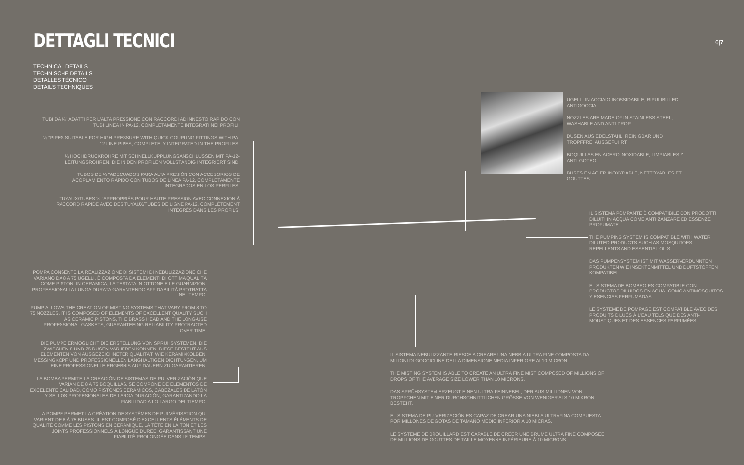DETTAGLI TECNICI 6|7
TECHNICAL DETAILS
TECHNISCHE DETAILS
DETALLES TÉCNICO
DÉTAILS TECHNIQUES
TUBI DA ¼" ADATTI PER L'ALTA PRESSIONE CON RACCORDI AD INNESTO RAPIDO CON TUBI LINEA IN PA-12, COMPLETAMENTE INTEGRATI NEI PROFILI.
¼ "PIPES SUITABLE FOR HIGH PRESSURE WITH QUICK COUPLING FITTINGS WITH PA-12 LINE PIPES, COMPLETELY INTEGRATED IN THE PROFILES.
¼ HOCHDRUCKROHRE MIT SCHNELLKUPPLUNGSANSCHLÜSSEN MIT PA-12-LEITUNGSROHREN, DIE IN DEN PROFILEN VOLLSTÄNDIG INTEGRIERT SIND.
TUBOS DE ¼ "ADECUADOS PARA ALTA PRESIÓN CON ACCESORIOS DE ACOPLAMIENTO RÁPIDO CON TUBOS DE LÍNEA PA-12, COMPLETAMENTE INTEGRADOS EN LOS PERFILES.
TUYAUX/TUBES ¼ "APPROPRIÉS POUR HAUTE PRESSION AVEC CONNEXION À RACCORD RAPIDE AVEC DES TUYAUX/TUBES DE LIGNE PA-12, COMPLÈTEMENT INTÉGRÉS DANS LES PROFILS.
POMPA CONSENTE LA REALIZZAZIONE DI SISTEMI DI NEBULIZZAZIONE CHE VARIANO DA 8 A 75 UGELLI. È COMPOSTA DA ELEMENTI DI OTTIMA QUALITÀ COME PISTONI IN CERAMICA, LA TESTATA IN OTTONE E LE GUARNIZIONI PROFESSIONALI A LUNGA DURATA GARANTENDO AFFIDABILITÀ PROTRATTA NEL TEMPO.
PUMP ALLOWS THE CREATION OF MISTING SYSTEMS THAT VARY FROM 8 TO 75 NOZZLES. IT IS COMPOSED OF ELEMENTS OF EXCELLENT QUALITY SUCH AS CERAMIC PISTONS, THE BRASS HEAD AND THE LONG-USE PROFESSIONAL GASKETS, GUARANTEEING RELIABILITY PROTRACTED OVER TIME.
DIE PUMPE ERMÖGLICHT DIE ERSTELLUNG VON SPRÜHSYSTEMEN, DIE ZWISCHEN 8 UND 75 DÜSEN VARIIEREN KÖNNEN. DIESE BESTEHT AUS ELEMENTEN VON AUSGEZEICHNETER QUALITÄT, WIE KERAMIKKOLBEN, MESSINGKOPF UND PROFESSIONELLEN LANGHALTIGEN DICHTUNGEN, UM EINE PROFESSIONELLE ERGEBNIS AUF DAUERN ZU GARANTIEREN.
LA BOMBA PERMITE LA CREACIÓN DE SISTEMAS DE PULVERIZACIÓN QUE VARÍAN DE 8 A 75 BOQUILLAS. SE COMPONE DE ELEMENTOS DE EXCELENTE CALIDAD, COMO PISTONES CERÁMICOS, CABEZALES DE LATÓN Y SELLOS PROFESIONALES DE LARGA DURACIÓN, GARANTIZANDO LA FIABILIDAD A LO LARGO DEL TIEMPO.
LA POMPE PERMET LA CRÉATION DE SYSTÈMES DE PULVÉRISATION QUI VARIENT DE 8 À 75 BUSES. IL EST COMPOSÉ D'EXCELLENTS ÉLÉMENTS DE QUALITÉ COMME LES PISTONS EN CÉRAMIQUE, LA TÊTE EN LAITON ET LES JOINTS PROFESSIONNELS À LONGUE DURÉE, GARANTISSANT UNE FIABILITÉ PROLONGÉE DANS LE TEMPS.
UGELLI IN ACCIAIO INOSSIDABILE, RIPULIBILI ED ANTIGOCCIA
NOZZLES ARE MADE OF IN STAINLESS STEEL, WASHABLE AND ANTI-DROP.
DÜSEN AUS EDELSTAHL, REINIGBAR UND TROPFFREI AUSGEFÜHRT
BOQUILLAS EN ACERO INOXIDABLE, LIMPIABLES Y ANTI-GOTEO
BUSES EN ACIER INOXYDABLE, NETTOYABLES ET GOUTTES.
IL SISTEMA POMPANTE È COMPATIBILE CON PRODOTTI DILUITI IN ACQUA COME ANTI ZANZARE ED ESSENZE PROFUMATE
THE PUMPING SYSTEM IS COMPATIBLE WITH WATER DILUTED PRODUCTS SUCH AS MOSQUITOES REPELLENTS AND ESSENTIAL OILS.
DAS PUMPENSYSTEM IST MIT WASSERVERDÜNNTEN PRODUKTEN WIE INSEKTENMITTEL UND DUFTSTOFFEN KOMPATIBEL
EL SISTEMA DE BOMBEO ES COMPATIBLE CON PRODUCTOS DILUIDOS EN AGUA, COMO ANTIMOSQUITOS Y ESENCIAS PERFUMADAS
LE SYSTÈME DE POMPAGE EST COMPATIBLE AVEC DES PRODUITS DILUÉS À L'EAU TELS QUE DES ANTI-MOUSTIQUES ET DES ESSENCES PARFUMÉES
IL SISTEMA NEBULIZZANTE RIESCE A CREARE UNA NEBBIA ULTRA FINE COMPOSTA DA MILIONI DI GOCCIOLINE DELLA DIMENSIONE MEDIA INFERIORE AI 10 MICRON.
THE MISTING SYSTEM IS ABLE TO CREATE AN ULTRA FINE MIST COMPOSED OF MILLIONS OF DROPS OF THE AVERAGE SIZE LOWER THAN 10 MICRONS.
DAS SPRÜHSYSTEM ERZEUGT EINEN ULTRA-FEINNEBEL, DER AUS MILLIONEN VON TRÖPFCHEN MIT EINER DURCHSCHNITTLICHEN GRÖSSE VON WENIGER ALS 10 MIKRON BESTEHT.
EL SISTEMA DE PULVERIZACIÓN ES CAPAZ DE CREAR UNA NIEBLA ULTRAFINA COMPUESTA POR MILLONES DE GOTAS DE TAMAÑO MEDIO INFERIOR A 10 MICRAS.
LE SYSTÈME DE BROUILLARD EST CAPABLE DE CRÉER UNE BRUME ULTRA FINE COMPOSÉE DE MILLIONS DE GOUTTES DE TAILLE MOYENNE INFÉRIEURE À 10 MICRONS.